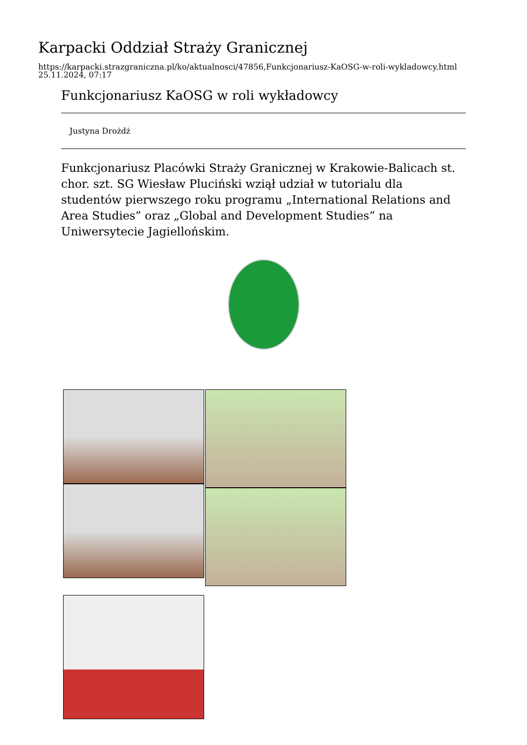Karpacki Oddział Straży Granicznej
https://karpacki.strazgraniczna.pl/ko/aktualnosci/47856,Funkcjonariusz-KaOSG-w-roli-wykladowcy.html
25.11.2024, 07:17
Funkcjonariusz KaOSG w roli wykładowcy
Justyna Drożdż
Funkcjonariusz Placówki Straży Granicznej w Krakowie-Balicach st. chor. szt. SG Wiesław Pluciński wziął udział w tutorialu dla studentów pierwszego roku programu „International Relations and Area Studies” oraz „Global and Development Studies” na Uniwersytecie Jagiellońskim.